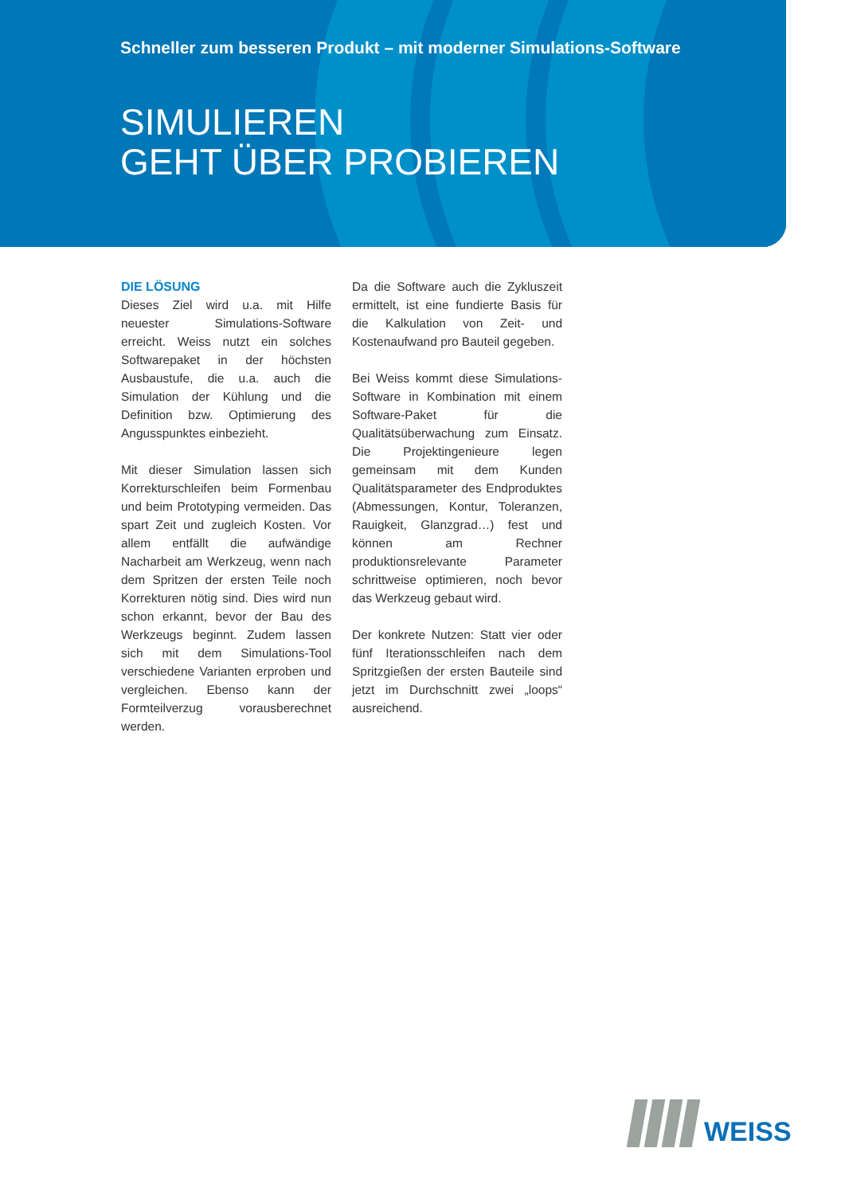Schneller zum besseren Produkt – mit moderner Simulations-Software
SIMULIEREN
GEHT ÜBER PROBIEREN
DIE LÖSUNG
Dieses Ziel wird u.a. mit Hilfe neuester Simulations-Software erreicht. Weiss nutzt ein solches Softwarepaket in der höchsten Ausbaustufe, die u.a. auch die Simulation der Kühlung und die Definition bzw. Optimierung des Angusspunktes einbezieht.
Mit dieser Simulation lassen sich Korrekturschleifen beim Formenbau und beim Prototyping vermeiden. Das spart Zeit und zugleich Kosten. Vor allem entfällt die aufwändige Nacharbeit am Werkzeug, wenn nach dem Spritzen der ersten Teile noch Korrekturen nötig sind. Dies wird nun schon erkannt, bevor der Bau des Werkzeugs beginnt. Zudem lassen sich mit dem Simulations-Tool verschiedene Varianten erproben und vergleichen. Ebenso kann der Formteilverzug vorausberechnet werden.
Da die Software auch die Zykluszeit ermittelt, ist eine fundierte Basis für die Kalkulation von Zeit- und Kostenaufwand pro Bauteil gegeben.
Bei Weiss kommt diese Simulations-Software in Kombination mit einem Software-Paket für die Qualitätsüberwachung zum Einsatz. Die Projektingenieure legen gemeinsam mit dem Kunden Qualitätsparameter des Endproduktes (Abmessungen, Kontur, Toleranzen, Rauigkeit, Glanzgrad…) fest und können am Rechner produktionsrelevante Parameter schrittweise optimieren, noch bevor das Werkzeug gebaut wird.
Der konkrete Nutzen: Statt vier oder fünf Iterationsschleifen nach dem Spritzgießen der ersten Bauteile sind jetzt im Durchschnitt zwei „loops“ ausreichend.
WEISS